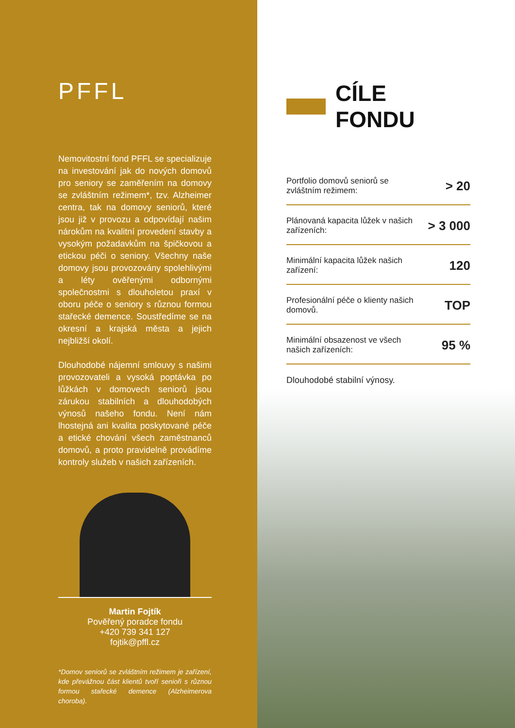PFFL
Nemovitostní fond PFFL se specializuje na investování jak do nových domovů pro seniory se zaměřením na domovy se zvláštním režimem*, tzv. Alzheimer centra, tak na domovy seniorů, které jsou již v provozu a odpovídají našim nárokům na kvalitní provedení stavby a vysokým požadavkům na špičkovou a etickou péči o seniory. Všechny naše domovy jsou provozovány spolehlivými a léty ověřenými odbornými společnostmi s dlouholetou praxí v oboru péče o seniory s různou formou stařecké demence. Soustředíme se na okresní a krajská města a jejich nejbližší okolí.
Dlouhodobé nájemní smlouvy s našimi provozovateli a vysoká poptávka po lůžkách v domovech seniorů jsou zárukou stabilních a dlouhodobých výnosů našeho fondu. Není nám lhostejná ani kvalita poskytované péče a etické chování všech zaměstnanců domovů, a proto pravidelně provádíme kontroly služeb v našich zařízeních.
Martin Fojtík
Pověřený poradce fondu
+420 739 341 127
fojtik@pffl.cz
*Domov seniorů se zvláštním režimem je zařízení, kde převážnou část klientů tvoří senioři s různou formou stařecké demence (Alzheimerova choroba).
CÍLE FONDU
Portfolio domovů seniorů se zvláštním režimem:
> 20
Plánovaná kapacita lůžek v našich zařízeních:
> 3 000
Minimální kapacita lůžek našich zařízení:
120
Profesionální péče o klienty našich domovů.
TOP
Minimální obsazenost ve všech našich zařízeních:
95 %
Dlouhodobé stabilní výnosy.